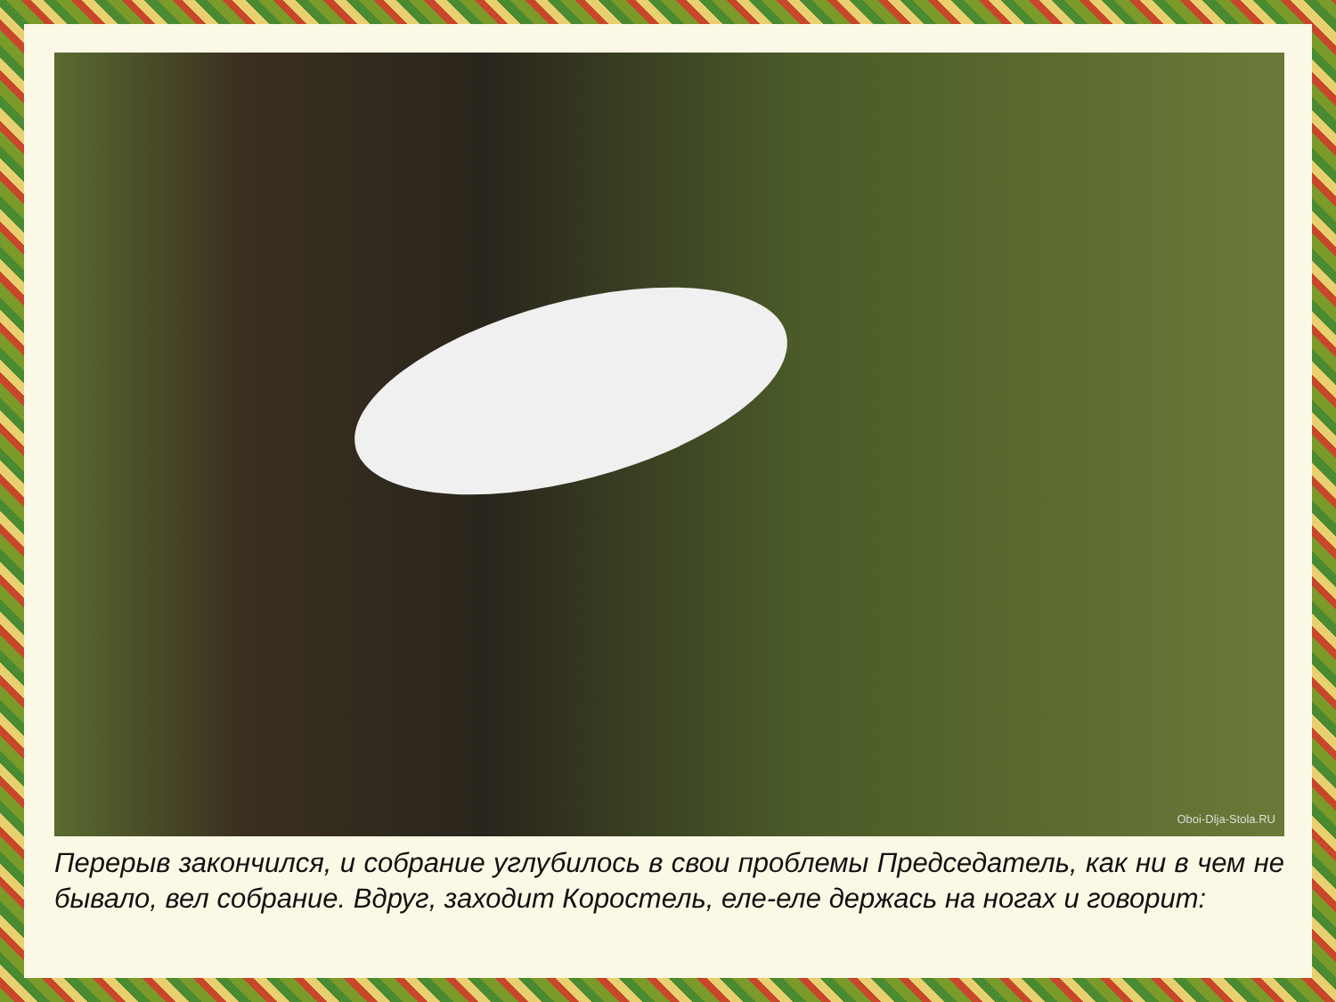Oboi-Dlja-Stola.RU
Перерыв закончился, и собрание углубилось в свои проблемы Председатель, как ни в чем не бывало, вел собрание. Вдруг, заходит Коростель, еле-еле держась на ногах и говорит: